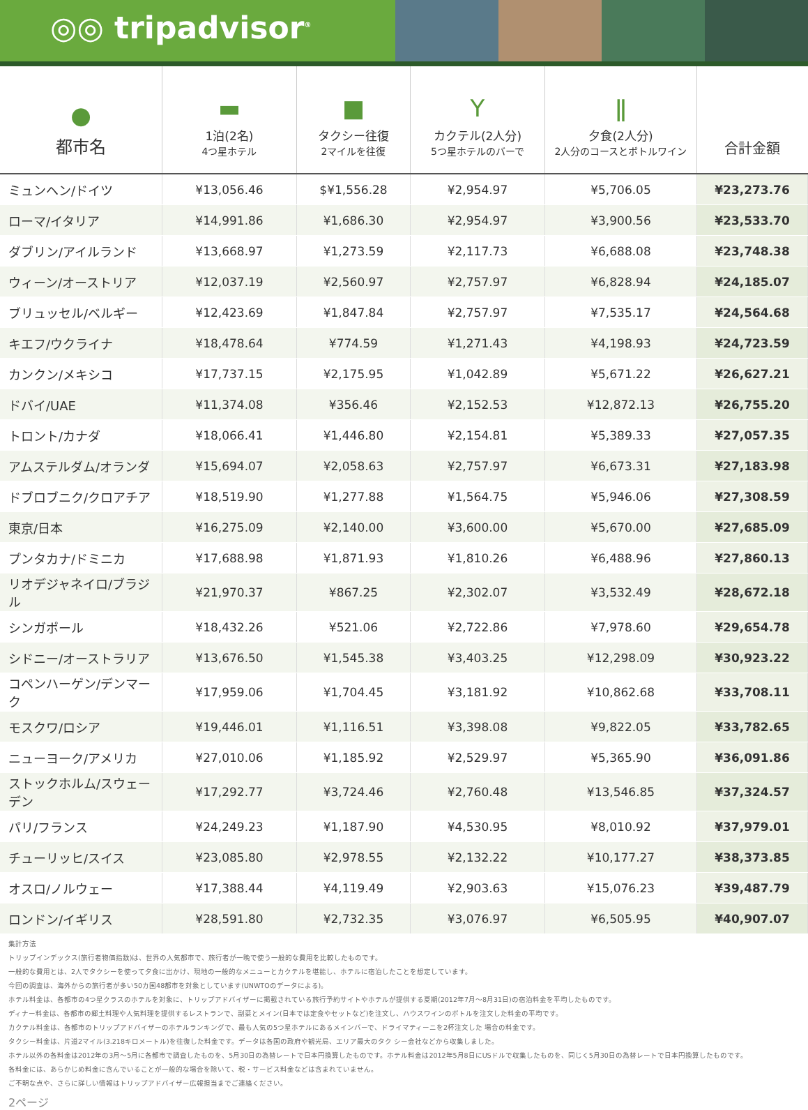◎◎ tripadvisor<sup>®</sup>
| ● 都市名 | ▬ 1泊(2名) 4つ星ホテル | ■ タクシー往復 2マイルを往復 | Y カクテル(2人分) 5つ星ホテルのバーで | ǁ 夕食(2人分) 2人分のコースとボトルワイン | 合計金額 |
| --- | --- | --- | --- | --- | --- |
| ミュンヘン/ドイツ | ¥13,056.46 | $¥1,556.28 | ¥2,954.97 | ¥5,706.05 | ¥23,273.76 |
| ローマ/イタリア | ¥14,991.86 | ¥1,686.30 | ¥2,954.97 | ¥3,900.56 | ¥23,533.70 |
| ダブリン/アイルランド | ¥13,668.97 | ¥1,273.59 | ¥2,117.73 | ¥6,688.08 | ¥23,748.38 |
| ウィーン/オーストリア | ¥12,037.19 | ¥2,560.97 | ¥2,757.97 | ¥6,828.94 | ¥24,185.07 |
| ブリュッセル/ベルギー | ¥12,423.69 | ¥1,847.84 | ¥2,757.97 | ¥7,535.17 | ¥24,564.68 |
| キエフ/ウクライナ | ¥18,478.64 | ¥774.59 | ¥1,271.43 | ¥4,198.93 | ¥24,723.59 |
| カンクン/メキシコ | ¥17,737.15 | ¥2,175.95 | ¥1,042.89 | ¥5,671.22 | ¥26,627.21 |
| ドバイ/UAE | ¥11,374.08 | ¥356.46 | ¥2,152.53 | ¥12,872.13 | ¥26,755.20 |
| トロント/カナダ | ¥18,066.41 | ¥1,446.80 | ¥2,154.81 | ¥5,389.33 | ¥27,057.35 |
| アムステルダム/オランダ | ¥15,694.07 | ¥2,058.63 | ¥2,757.97 | ¥6,673.31 | ¥27,183.98 |
| ドブロブニク/クロアチア | ¥18,519.90 | ¥1,277.88 | ¥1,564.75 | ¥5,946.06 | ¥27,308.59 |
| 東京/日本 | ¥16,275.09 | ¥2,140.00 | ¥3,600.00 | ¥5,670.00 | ¥27,685.09 |
| プンタカナ/ドミニカ | ¥17,688.98 | ¥1,871.93 | ¥1,810.26 | ¥6,488.96 | ¥27,860.13 |
| リオデジャネイロ/ブラジル | ¥21,970.37 | ¥867.25 | ¥2,302.07 | ¥3,532.49 | ¥28,672.18 |
| シンガポール | ¥18,432.26 | ¥521.06 | ¥2,722.86 | ¥7,978.60 | ¥29,654.78 |
| シドニー/オーストラリア | ¥13,676.50 | ¥1,545.38 | ¥3,403.25 | ¥12,298.09 | ¥30,923.22 |
| コペンハーゲン/デンマーク | ¥17,959.06 | ¥1,704.45 | ¥3,181.92 | ¥10,862.68 | ¥33,708.11 |
| モスクワ/ロシア | ¥19,446.01 | ¥1,116.51 | ¥3,398.08 | ¥9,822.05 | ¥33,782.65 |
| ニューヨーク/アメリカ | ¥27,010.06 | ¥1,185.92 | ¥2,529.97 | ¥5,365.90 | ¥36,091.86 |
| ストックホルム/スウェーデン | ¥17,292.77 | ¥3,724.46 | ¥2,760.48 | ¥13,546.85 | ¥37,324.57 |
| パリ/フランス | ¥24,249.23 | ¥1,187.90 | ¥4,530.95 | ¥8,010.92 | ¥37,979.01 |
| チューリッヒ/スイス | ¥23,085.80 | ¥2,978.55 | ¥2,132.22 | ¥10,177.27 | ¥38,373.85 |
| オスロ/ノルウェー | ¥17,388.44 | ¥4,119.49 | ¥2,903.63 | ¥15,076.23 | ¥39,487.79 |
| ロンドン/イギリス | ¥28,591.80 | ¥2,732.35 | ¥3,076.97 | ¥6,505.95 | ¥40,907.07 |
集計方法
トリップインデックス(旅行者物価指数)は、世界の人気都市で、旅行者が一晩で使う一般的な費用を比較したものです。
一般的な費用とは、2人でタクシーを使って夕食に出かけ、現地の一般的なメニューとカクテルを堪能し、ホテルに宿泊したことを想定しています。
今回の調査は、海外からの旅行者が多い50カ国48都市を対象としています(UNWTOのデータによる)。
ホテル料金は、各都市の4つ星クラスのホテルを対象に、トリップアドバイザーに掲載されている旅行予約サイトやホテルが提供する夏期(2012年7月〜8月31日)の宿泊料金を平均したものです。
ディナー料金は、各都市の郷土料理や人気料理を提供するレストランで、副菜とメイン(日本では定食やセットなど)を注文し、ハウスワインのボトルを注文した料金の平均です。
カクテル料金は、各都市のトリップアドバイザーのホテルランキングで、最も人気の5つ星ホテルにあるメインバーで、ドライマティーニを2杯注文した 場合の料金です。
タクシー料金は、片道2マイル(3.218キロメートル)を往復した料金です。データは各国の政府や観光局、エリア最大のタク シー会社などから収集しました。
ホテル以外の各料金は2012年の3月〜5月に各都市で調査したものを、5月30日の為替レートで日本円換算したものです。ホテル料金は2012年5月8日にUSドルで収集したものを、同じく5月30日の為替レートで日本円換算したものです。
各料金には、あらかじめ料金に含んでいることが一般的な場合を除いて、税・サービス料金などは含まれていません。
ご不明な点や、さらに詳しい情報はトリップアドバイザー広報担当までご連絡ください。
2ページ